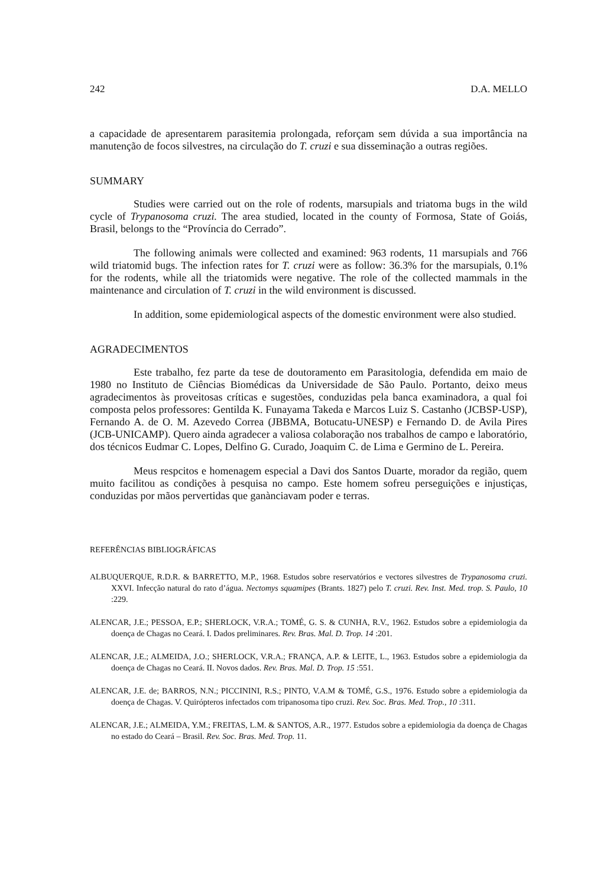242 D.A. MELLO
a capacidade de apresentarem parasitemia prolongada, reforçam sem dúvida a sua importância na manutenção de focos silvestres, na circulação do T. cruzi e sua disseminação a outras regiões.
SUMMARY
Studies were carried out on the role of rodents, marsupials and triatoma bugs in the wild cycle of Trypanosoma cruzi. The area studied, located in the county of Formosa, State of Goiás, Brasil, belongs to the “Província do Cerrado”.
The following animals were collected and examined: 963 rodents, 11 marsupials and 766 wild triatomid bugs. The infection rates for T. cruzi were as follow: 36.3% for the marsupials, 0.1% for the rodents, while all the triatomids were negative. The role of the collected mammals in the maintenance and circulation of T. cruzi in the wild environment is discussed.
In addition, some epidemiological aspects of the domestic environment were also studied.
AGRADECIMENTOS
Este trabalho, fez parte da tese de doutoramento em Parasitologia, defendida em maio de 1980 no Instituto de Ciências Biomédicas da Universidade de São Paulo. Portanto, deixo meus agradecimentos às proveitosas críticas e sugestões, conduzidas pela banca examinadora, a qual foi composta pelos professores: Gentilda K. Funayama Takeda e Marcos Luiz S. Castanho (JCBSP-USP), Fernando A. de O. M. Azevedo Correa (JBBMA, Botucatu-UNESP) e Fernando D. de Avila Pires (JCB-UNICAMP). Quero ainda agradecer a valiosa colaboração nos trabalhos de campo e laboratório, dos técnicos Eudmar C. Lopes, Delfino G. Curado, Joaquim C. de Lima e Germino de L. Pereira.
Meus respcitos e homenagem especial a Davi dos Santos Duarte, morador da região, quem muito facilitou as condições à pesquisa no campo. Este homem sofreu perseguições e injustiças, conduzidas por mãos pervertidas que ganànciavam poder e terras.
REFERÊNCIAS BIBLIOGRÁFICAS
ALBUQUERQUE, R.D.R. & BARRETTO, M.P., 1968. Estudos sobre reservatórios e vectores silvestres de Trypanosoma cruzi. XXVI. Infecção natural do rato d’água. Nectomys squamipes (Brants. 1827) pelo T. cruzi. Rev. Inst. Med. trop. S. Paulo, 10 :229.
ALENCAR, J.E.; PESSOA, E.P.; SHERLOCK, V.R.A.; TOMÉ, G. S. & CUNHA, R.V., 1962. Estudos sobre a epidemiologia da doença de Chagas no Ceará. I. Dados preliminares. Rev. Bras. Mal. D. Trop. 14 :201.
ALENCAR, J.E.; ALMEIDA, J.O.; SHERLOCK, V.R.A.; FRANÇA, A.P. & LEITE, L., 1963. Estudos sobre a epidemiologia da doença de Chagas no Ceará. II. Novos dados. Rev. Bras. Mal. D. Trop. 15 :551.
ALENCAR, J.E. de; BARROS, N.N.; PICCININI, R.S.; PINTO, V.A.M & TOMÉ, G.S., 1976. Estudo sobre a epidemiologia da doença de Chagas. V. Quirópteros infectados com tripanosoma tipo cruzi. Rev. Soc. Bras. Med. Trop., 10 :311.
ALENCAR, J.E.; ALMEIDA, Y.M.; FREITAS, L.M. & SANTOS, A.R., 1977. Estudos sobre a epidemiologia da doença de Chagas no estado do Ceará – Brasil. Rev. Soc. Bras. Med. Trop. 11.